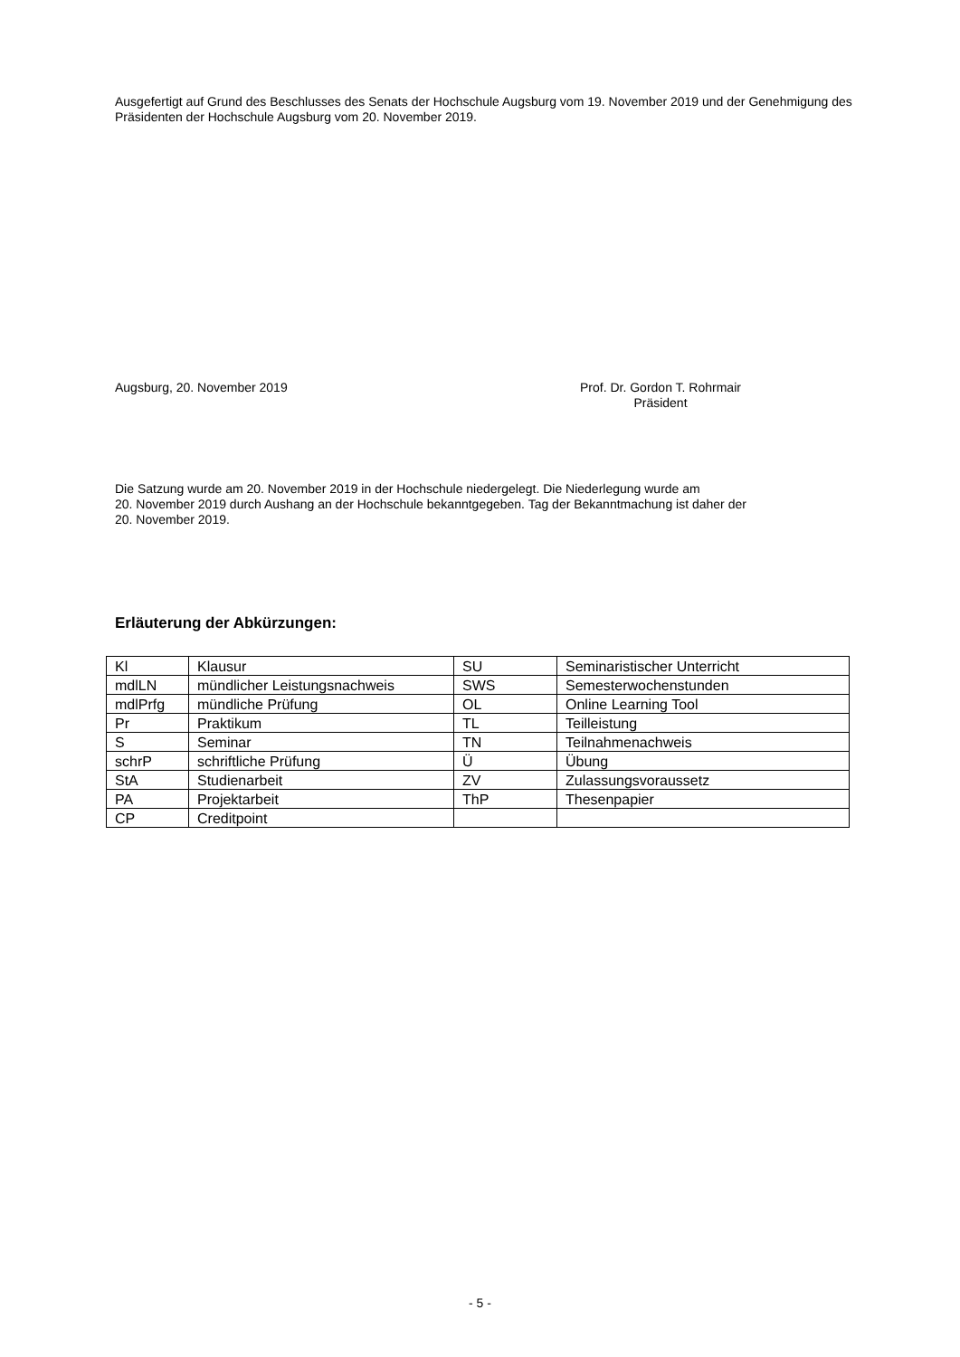Ausgefertigt auf Grund des Beschlusses des Senats der Hochschule Augsburg vom 19. November 2019 und der Genehmigung des Präsidenten der Hochschule Augsburg vom 20. November 2019.
Augsburg, 20. November 2019 Prof. Dr. Gordon T. Rohrmair
Präsident
Die Satzung wurde am 20. November 2019 in der Hochschule niedergelegt. Die Niederlegung wurde am
20. November 2019 durch Aushang an der Hochschule bekanntgegeben. Tag der Bekanntmachung ist daher der
20. November 2019.
Erläuterung der Abkürzungen:
| Kl | Klausur | SU | Seminaristischer Unterricht |
| mdlLN | mündlicher Leistungsnachweis | SWS | Semesterwochenstunden |
| mdlPrfg | mündliche Prüfung | OL | Online Learning Tool |
| Pr | Praktikum | TL | Teilleistung |
| S | Seminar | TN | Teilnahmenachweis |
| schrP | schriftliche Prüfung | Ü | Übung |
| StA | Studienarbeit | ZV | Zulassungsvoraussetz |
| PA | Projektarbeit | ThP | Thesenpapier |
| CP | Creditpoint | | |
- 5 -